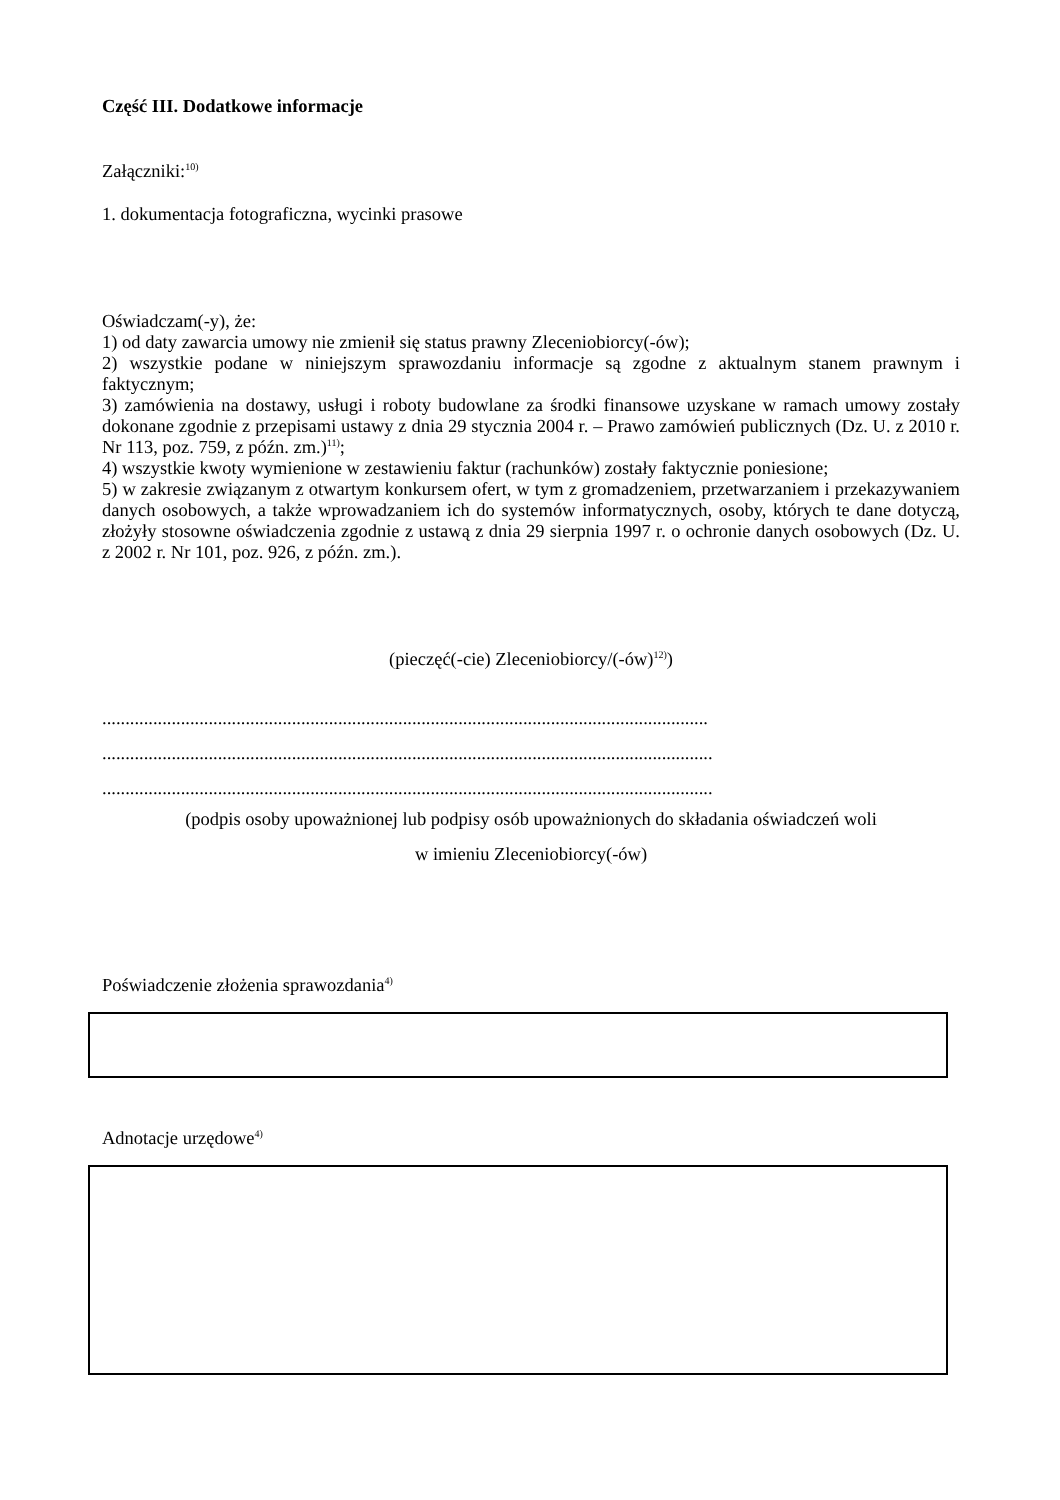Część III. Dodatkowe informacje
Załączniki:<sup>10)</sup>
1. dokumentacja fotograficzna, wycinki prasowe
Oświadczam(-y), że:
1) od daty zawarcia umowy nie zmienił się status prawny Zleceniobiorcy(-ów);
2) wszystkie podane w niniejszym sprawozdaniu informacje są zgodne z aktualnym stanem prawnym i faktycznym;
3) zamówienia na dostawy, usługi i roboty budowlane za środki finansowe uzyskane w ramach umowy zostały dokonane zgodnie z przepisami ustawy z dnia 29 stycznia 2004 r. – Prawo zamówień publicznych (Dz. U. z 2010 r. Nr 113, poz. 759, z późn. zm.)<sup>11)</sup>;
4) wszystkie kwoty wymienione w zestawieniu faktur (rachunków) zostały faktycznie poniesione;
5) w zakresie związanym z otwartym konkursem ofert, w tym z gromadzeniem, przetwarzaniem i przekazywaniem danych osobowych, a także wprowadzaniem ich do systemów informatycznych, osoby, których te dane dotyczą, złożyły stosowne oświadczenia zgodnie z ustawą z dnia 29 sierpnia 1997 r. o ochronie danych osobowych (Dz. U. z 2002 r. Nr 101, poz. 926, z późn. zm.).
(pieczęć(-cie) Zleceniobiorcy/(-ów)<sup>12)</sup>)
...................................................................................................................................
....................................................................................................................................
....................................................................................................................................
(podpis osoby upoważnionej lub podpisy osób upoważnionych do składania oświadczeń woli
w imieniu Zleceniobiorcy(-ów)
Poświadczenie złożenia sprawozdania<sup>4)</sup>
Adnotacje urzędowe<sup>4)</sup>